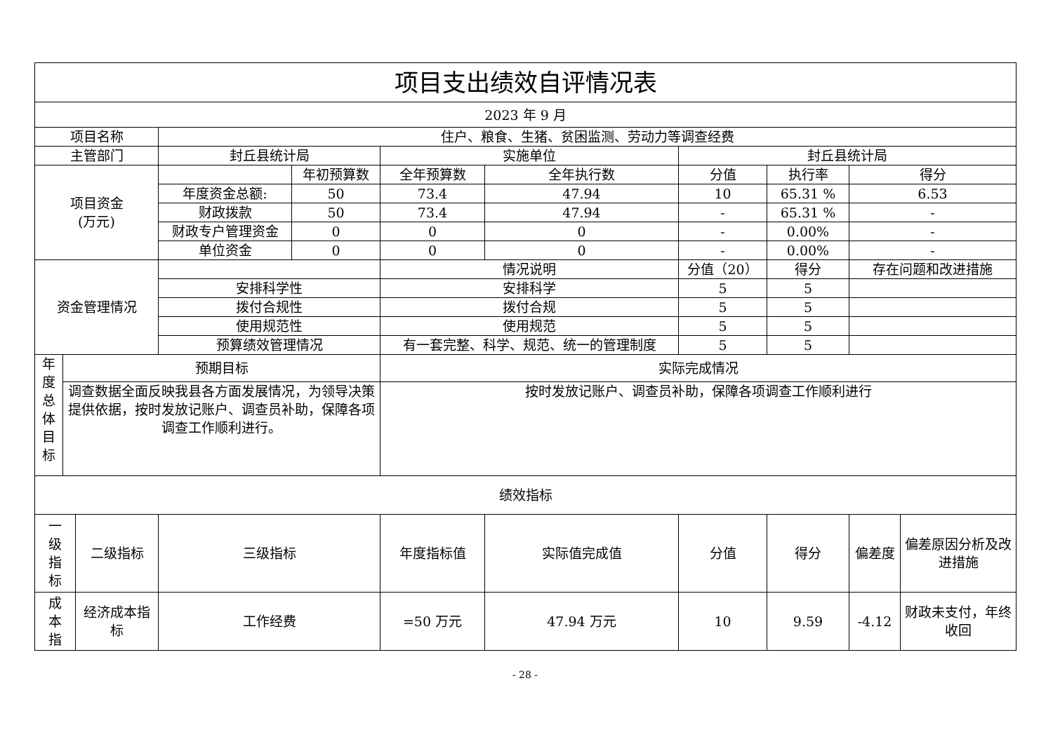| 项目支出绩效自评情况表 | | | | | | | | | | |
| --- | --- | --- | --- | --- | --- | --- | --- | --- | --- | --- |
| 2023 年 9 月 | | | | | | | | | | |
| 项目名称 | | | 住户、粮食、生猪、贫困监测、劳动力等调查经费 | | | | | | | |
| 主管部门 | | | 封丘县统计局 | | 实施单位 | | 封丘县统计局 | | | |
| 项目资金 (万元) | | | | 年初预算数 | 全年预算数 | 全年执行数 | 分值 | 执行率 | 得分 | |
| | | | 年度资金总额: | 50 | 73.4 | 47.94 | 10 | 65.31 % | 6.53 | |
| | | | 财政拨款 | 50 | 73.4 | 47.94 | - | 65.31 % | - | |
| | | | 财政专户管理资金 | 0 | 0 | 0 | - | 0.00% | - | |
| | | | 单位资金 | 0 | 0 | 0 | - | 0.00% | - | |
| 资金管理情况 | | | | | 情况说明 | | 分值（20） | 得分 | 存在问题和改进措施 | |
| | | | 安排科学性 | | 安排科学 | | 5 | 5 | | |
| | | | 拨付合规性 | | 拨付合规 | | 5 | 5 | | |
| | | | 使用规范性 | | 使用规范 | | 5 | 5 | | |
| | | | 预算绩效管理情况 | | 有一套完整、科学、规范、统一的管理制度 | | 5 | 5 | | |
| 年 度 总 体 目 标 | 预期目标 | | | | 实际完成情况 | | | | | |
| | 调查数据全面反映我县各方面发展情况，为领导决策提供依据，按时发放记账户、调查员补助，保障各项调查工作顺利进行。 | | | | 按时发放记账户、调查员补助，保障各项调查工作顺利进行 | | | | | |
| 绩效指标 | | | | | | | | | | |
| 一 级 指 标 | | 二级指标 | 三级指标 | | 年度指标值 | 实际值完成值 | 分值 | 得分 | 偏差度 | 偏差原因分析及改进措施 |
| 成 本 指 | | 经济成本指标 | 工作经费 | | =50 万元 | 47.94 万元 | 10 | 9.59 | -4.12 | 财政未支付，年终收回 |
- 28 -